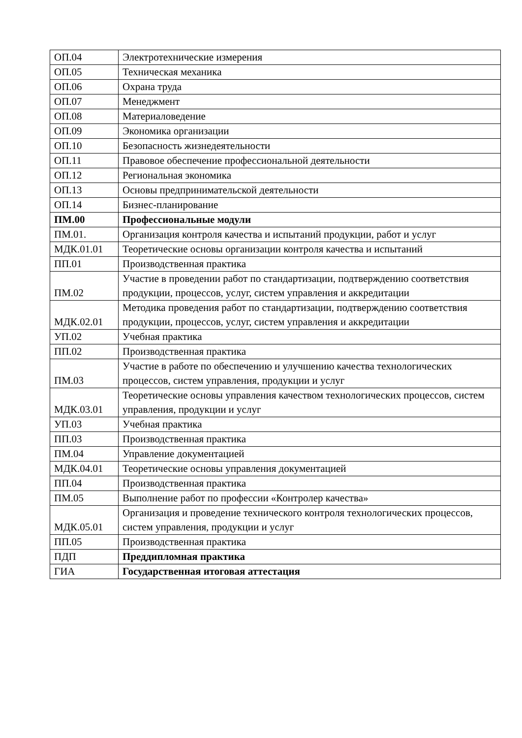| ОП.04 | Электротехнические измерения |
| ОП.05 | Техническая механика |
| ОП.06 | Охрана труда |
| ОП.07 | Менеджмент |
| ОП.08 | Материаловедение |
| ОП.09 | Экономика организации |
| ОП.10 | Безопасность жизнедеятельности |
| ОП.11 | Правовое обеспечение профессиональной деятельности |
| ОП.12 | Региональная экономика |
| ОП.13 | Основы предпринимательской деятельности |
| ОП.14 | Бизнес-планирование |
| ПМ.00 | Профессиональные модули |
| ПМ.01. | Организация контроля качества и испытаний продукции, работ и услуг |
| МДК.01.01 | Теоретические основы организации контроля качества и испытаний |
| ПП.01 | Производственная практика |
| ПМ.02 | Участие в проведении работ по стандартизации, подтверждению соответствия продукции, процессов, услуг, систем управления и аккредитации |
| МДК.02.01 | Методика проведения работ по стандартизации, подтверждению соответствия продукции, процессов, услуг, систем управления и аккредитации |
| УП.02 | Учебная практика |
| ПП.02 | Производственная практика |
| ПМ.03 | Участие в работе по обеспечению и улучшению качества технологических процессов, систем управления, продукции и услуг |
| МДК.03.01 | Теоретические основы управления качеством технологических процессов, систем управления, продукции и услуг |
| УП.03 | Учебная практика |
| ПП.03 | Производственная практика |
| ПМ.04 | Управление документацией |
| МДК.04.01 | Теоретические основы управления документацией |
| ПП.04 | Производственная практика |
| ПМ.05 | Выполнение работ по профессии «Контролер качества» |
| МДК.05.01 | Организация и проведение технического контроля технологических процессов, систем управления, продукции и услуг |
| ПП.05 | Производственная практика |
| ПДП | Преддипломная практика |
| ГИА | Государственная итоговая аттестация |